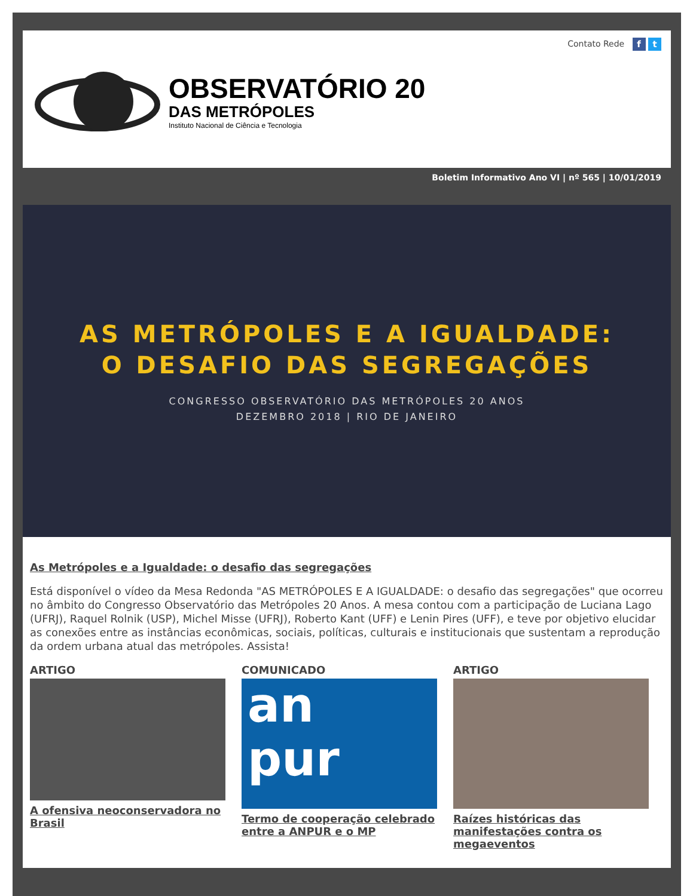Contato Rede f t
OBSERVATÓRIO 20
DAS METRÓPOLES
Instituto Nacional de Ciência e Tecnologia
Boletim Informativo Ano VI | nº 565 | 10/01/2019
AS METRÓPOLES E A IGUALDADE:
O DESAFIO DAS SEGREGAÇÕES
CONGRESSO OBSERVATÓRIO DAS METRÓPOLES 20 ANOS
DEZEMBRO 2018 | RIO DE JANEIRO
As Metrópoles e a Igualdade: o desafio das segregações
Está disponível o vídeo da Mesa Redonda "AS METRÓPOLES E A IGUALDADE: o desafio das segregações" que ocorreu no âmbito do Congresso Observatório das Metrópoles 20 Anos. A mesa contou com a participação de Luciana Lago (UFRJ), Raquel Rolnik (USP), Michel Misse (UFRJ), Roberto Kant (UFF) e Lenin Pires (UFF), e teve por objetivo elucidar as conexões entre as instâncias econômicas, sociais, políticas, culturais e institucionais que sustentam a reprodução da ordem urbana atual das metrópoles. Assista!
ARTIGO
A ofensiva neoconservadora no Brasil
COMUNICADO
an
pur
Termo de cooperação celebrado entre a ANPUR e o MP
ARTIGO
Raízes históricas das manifestações contra os megaeventos